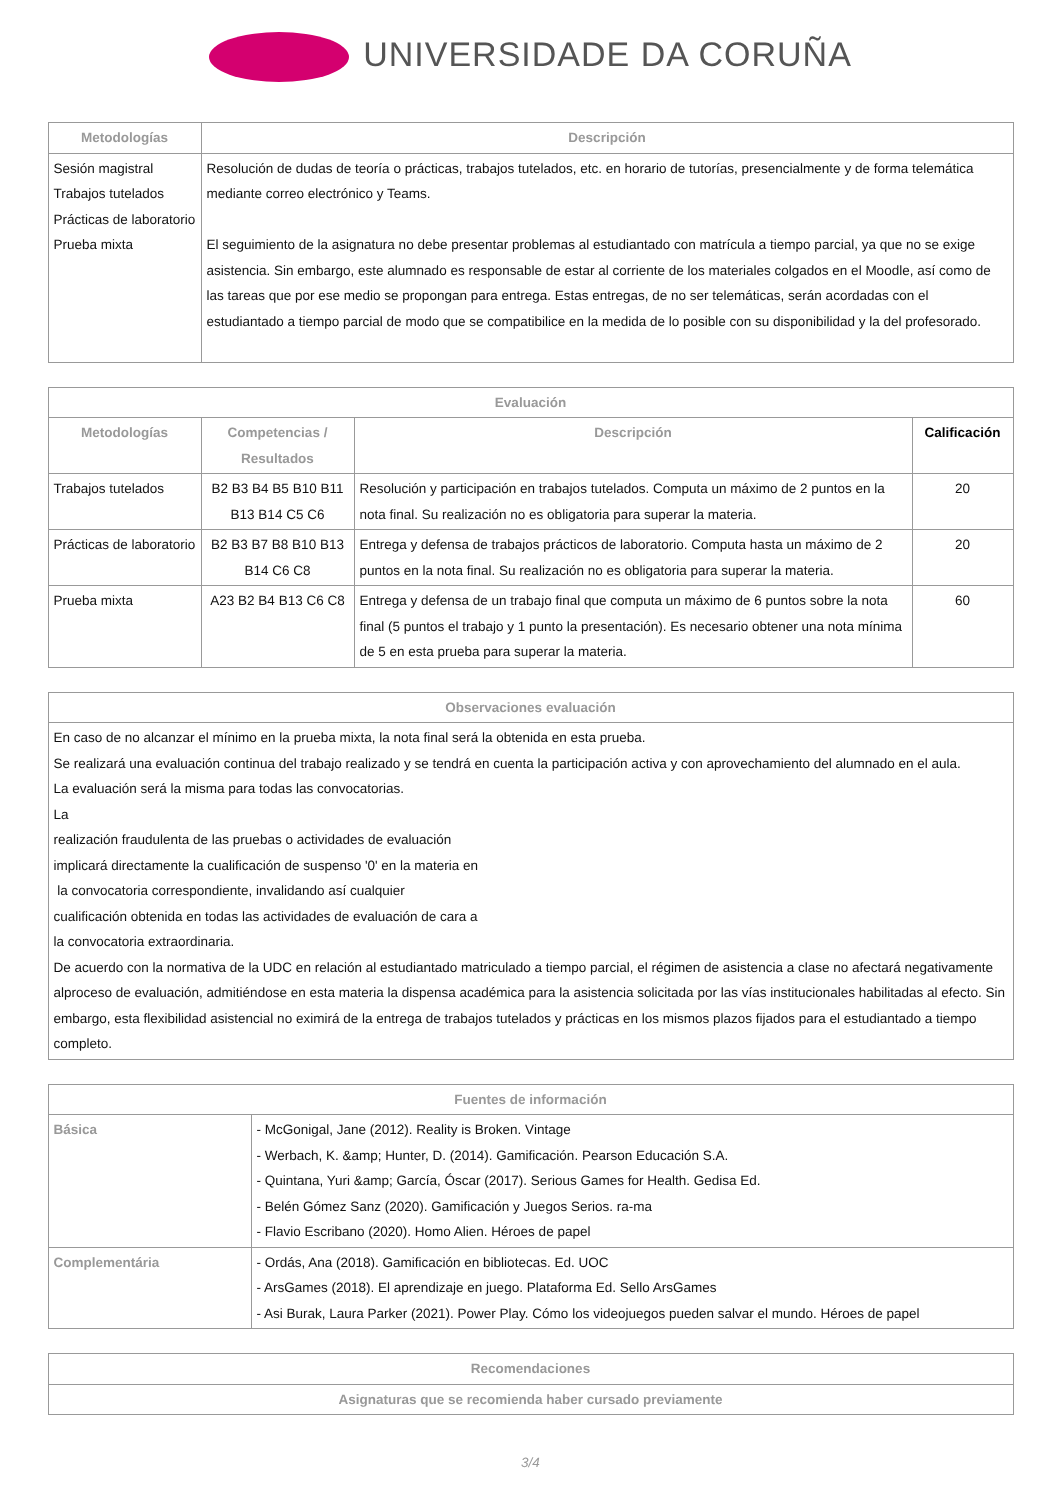UNIVERSIDADE DA CORUÑA
| Metodologías | Descripción |
| --- | --- |
| Sesión magistral Trabajos tutelados Prácticas de laboratorio Prueba mixta | Resolución de dudas de teoría o prácticas, trabajos tutelados, etc. en horario de tutorías, presencialmente y de forma telemática mediante correo electrónico y Teams. El seguimiento de la asignatura no debe presentar problemas al estudiantado con matrícula a tiempo parcial, ya que no se exige asistencia. Sin embargo, este alumnado es responsable de estar al corriente de los materiales colgados en el Moodle, así como de las tareas que por ese medio se propongan para entrega. Estas entregas, de no ser telemáticas, serán acordadas con el estudiantado a tiempo parcial de modo que se compatibilice en la medida de lo posible con su disponibilidad y la del profesorado. |
| Evaluación | | | |
| --- | --- | --- | --- |
| Metodologías | Competencias / Resultados | Descripción | Calificación |
| Trabajos tutelados | B2 B3 B4 B5 B10 B11 B13 B14 C5 C6 | Resolución y participación en trabajos tutelados. Computa un máximo de 2 puntos en la nota final. Su realización no es obligatoria para superar la materia. | 20 |
| Prácticas de laboratorio | B2 B3 B7 B8 B10 B13 B14 C6 C8 | Entrega y defensa de trabajos prácticos de laboratorio. Computa hasta un máximo de 2 puntos en la nota final. Su realización no es obligatoria para superar la materia. | 20 |
| Prueba mixta | A23 B2 B4 B13 C6 C8 | Entrega y defensa de un trabajo final que computa un máximo de 6 puntos sobre la nota final (5 puntos el trabajo y 1 punto la presentación). Es necesario obtener una nota mínima de 5 en esta prueba para superar la materia. | 60 |
| Observaciones evaluación |
| --- |
| En caso de no alcanzar el mínimo en la prueba mixta, la nota final será la obtenida en esta prueba. Se realizará una evaluación continua del trabajo realizado y se tendrá en cuenta la participación activa y con aprovechamiento del alumnado en el aula. La evaluación será la misma para todas las convocatorias. La realización fraudulenta de las pruebas o actividades de evaluación implicará directamente la cualificación de suspenso '0' en la materia en la convocatoria correspondiente, invalidando así cualquier cualificación obtenida en todas las actividades de evaluación de cara a la convocatoria extraordinaria. De acuerdo con la normativa de la UDC en relación al estudiantado matriculado a tiempo parcial, el régimen de asistencia a clase no afectará negativamente alproceso de evaluación, admitiéndose en esta materia la dispensa académica para la asistencia solicitada por las vías institucionales habilitadas al efecto. Sin embargo, esta flexibilidad asistencial no eximirá de la entrega de trabajos tutelados y prácticas en los mismos plazos fijados para el estudiantado a tiempo completo. |
| Fuentes de información | |
| --- | --- |
| Básica | - McGonigal, Jane (2012). Reality is Broken. Vintage - Werbach, K. &amp; Hunter, D. (2014). Gamificación. Pearson Educación S.A. - Quintana, Yuri &amp; García, Óscar (2017). Serious Games for Health. Gedisa Ed. - Belén Gómez Sanz (2020). Gamificación y Juegos Serios. ra-ma - Flavio Escribano (2020). Homo Alien. Héroes de papel |
| Complementária | - Ordás, Ana (2018). Gamificación en bibliotecas. Ed. UOC - ArsGames (2018). El aprendizaje en juego. Plataforma Ed. Sello ArsGames - Asi Burak, Laura Parker (2021). Power Play. Cómo los videojuegos pueden salvar el mundo. Héroes de papel |
| Recomendaciones |
| --- |
| Asignaturas que se recomienda haber cursado previamente |
3/4